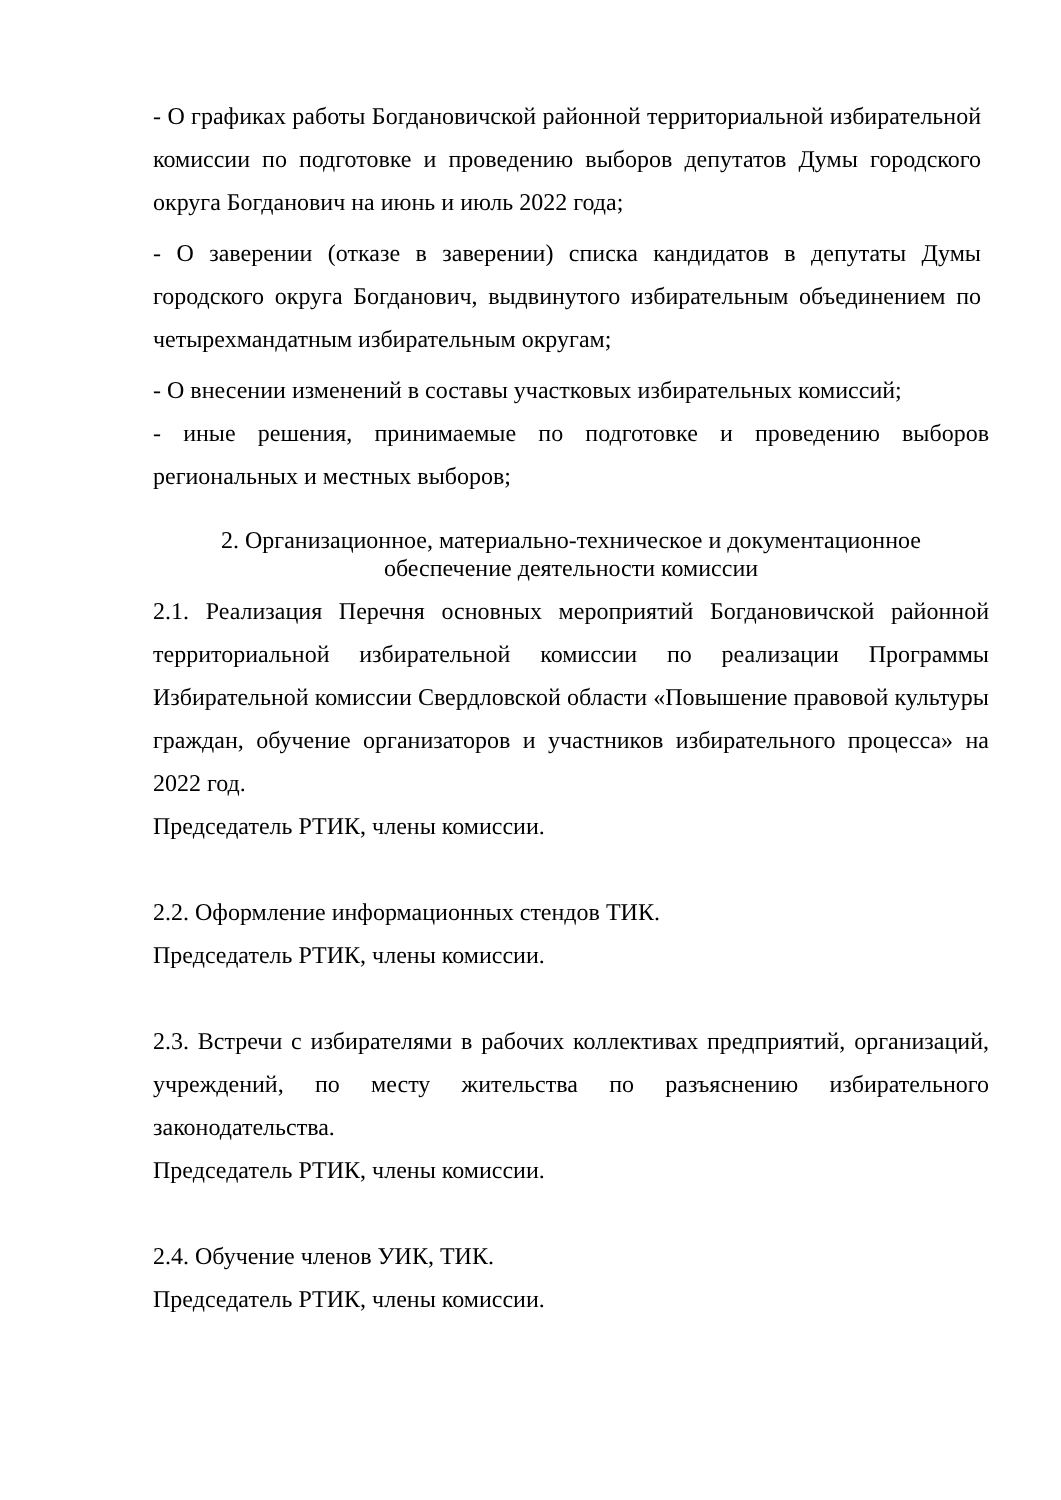- О графиках работы Богдановичской районной территориальной избирательной комиссии по подготовке и проведению выборов депутатов Думы городского округа Богданович на июнь и июль 2022 года;
- О заверении (отказе в заверении) списка кандидатов в депутаты Думы городского округа Богданович, выдвинутого избирательным объединением по четырехмандатным избирательным округам;
- О внесении изменений в составы участковых избирательных комиссий;
- иные решения, принимаемые по подготовке и проведению выборов региональных и местных выборов;
2. Организационное, материально-техническое и документационное
обеспечение деятельности комиссии
2.1. Реализация Перечня основных мероприятий Богдановичской районной территориальной избирательной комиссии по реализации Программы Избирательной комиссии Свердловской области «Повышение правовой культуры граждан, обучение организаторов и участников избирательного процесса» на 2022 год.
Председатель РТИК, члены комиссии.
2.2. Оформление информационных стендов ТИК.
Председатель РТИК, члены комиссии.
2.3. Встречи с избирателями в рабочих коллективах предприятий, организаций, учреждений, по месту жительства по разъяснению избирательного законодательства.
Председатель РТИК, члены комиссии.
2.4. Обучение членов УИК, ТИК.
Председатель РТИК, члены комиссии.